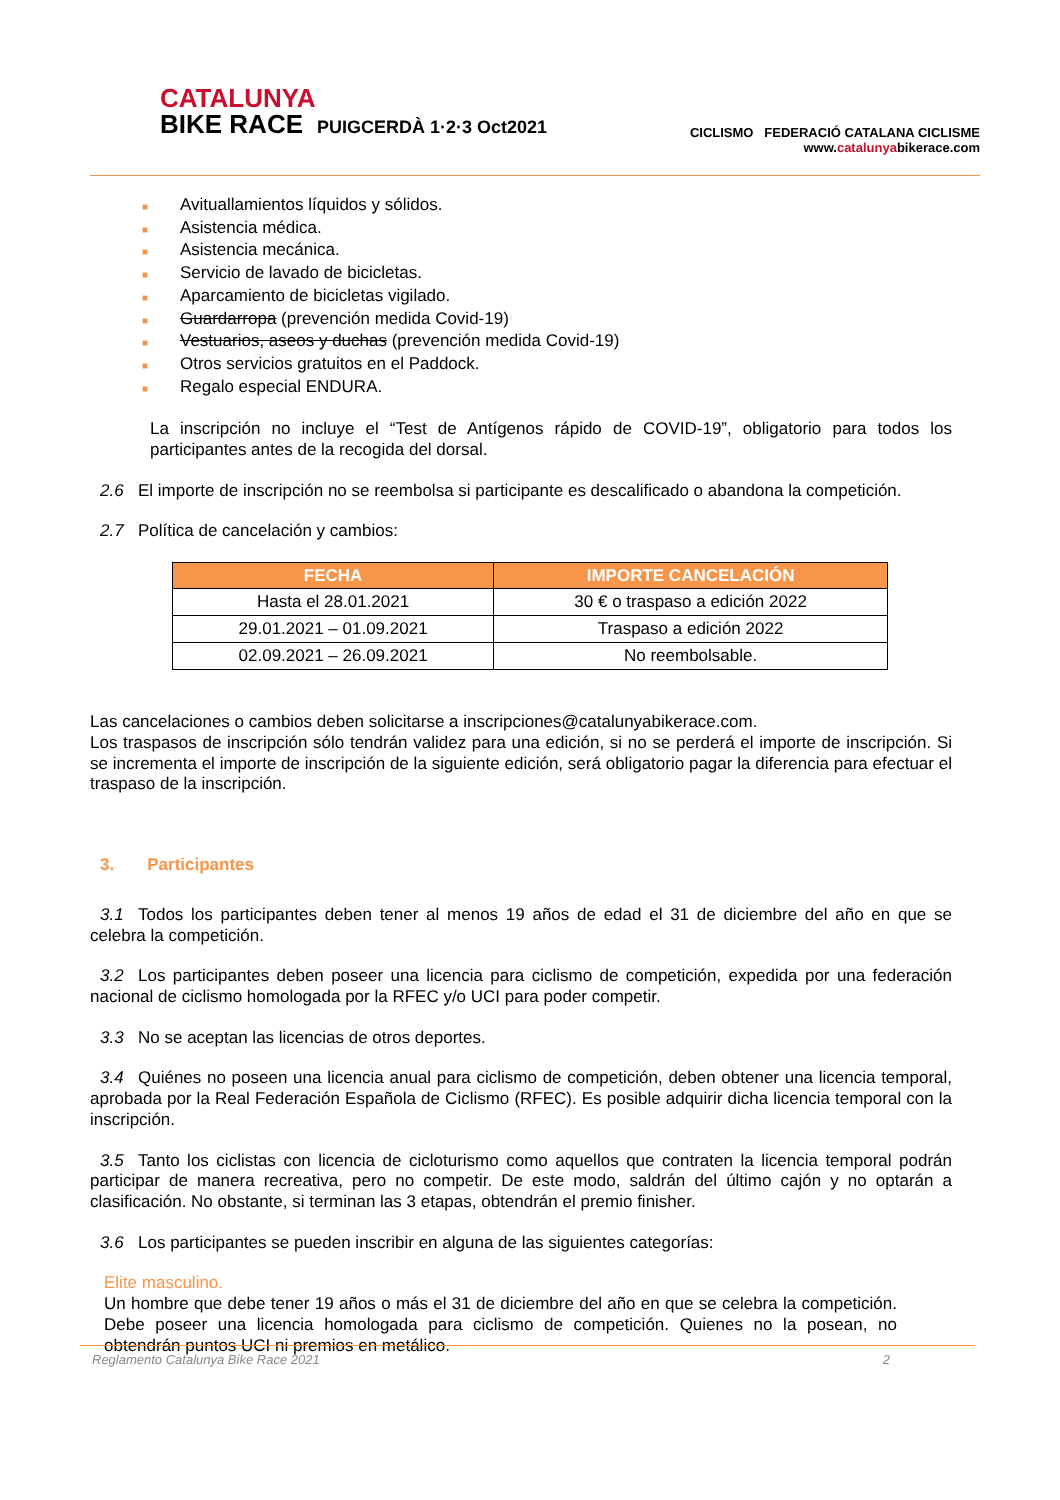CATALUNYA
BIKE RACE PUIGCERDÀ 1·2·3 Oct2021
CICLISMO FEDERACIÓ CATALANA CICLISME
www.catalunyabikerace.com
■ Avituallamientos líquidos y sólidos.
■ Asistencia médica.
■ Asistencia mecánica.
■ Servicio de lavado de bicicletas.
■ Aparcamiento de bicicletas vigilado.
■ Guardarropa (prevención medida Covid-19)
■ Vestuarios, aseos y duchas (prevención medida Covid-19)
■ Otros servicios gratuitos en el Paddock.
■ Regalo especial ENDURA.
La inscripción no incluye el “Test de Antígenos rápido de COVID-19”, obligatorio para todos los participantes antes de la recogida del dorsal.
2.6 El importe de inscripción no se reembolsa si participante es descalificado o abandona la competición.
2.7 Política de cancelación y cambios:
| FECHA | IMPORTE CANCELACIÓN |
| --- | --- |
| Hasta el 28.01.2021 | 30 € o traspaso a edición 2022 |
| 29.01.2021 – 01.09.2021 | Traspaso a edición 2022 |
| 02.09.2021 – 26.09.2021 | No reembolsable. |
Las cancelaciones o cambios deben solicitarse a inscripciones@catalunyabikerace.com.
Los traspasos de inscripción sólo tendrán validez para una edición, si no se perderá el importe de inscripción. Si se incrementa el importe de inscripción de la siguiente edición, será obligatorio pagar la diferencia para efectuar el traspaso de la inscripción.
3. Participantes
3.1 Todos los participantes deben tener al menos 19 años de edad el 31 de diciembre del año en que se celebra la competición.
3.2 Los participantes deben poseer una licencia para ciclismo de competición, expedida por una federación nacional de ciclismo homologada por la RFEC y/o UCI para poder competir.
3.3 No se aceptan las licencias de otros deportes.
3.4 Quiénes no poseen una licencia anual para ciclismo de competición, deben obtener una licencia temporal, aprobada por la Real Federación Española de Ciclismo (RFEC). Es posible adquirir dicha licencia temporal con la inscripción.
3.5 Tanto los ciclistas con licencia de cicloturismo como aquellos que contraten la licencia temporal podrán participar de manera recreativa, pero no competir. De este modo, saldrán del último cajón y no optarán a clasificación. No obstante, si terminan las 3 etapas, obtendrán el premio finisher.
3.6 Los participantes se pueden inscribir en alguna de las siguientes categorías:
Elite masculino.
Un hombre que debe tener 19 años o más el 31 de diciembre del año en que se celebra la competición. Debe poseer una licencia homologada para ciclismo de competición. Quienes no la posean, no obtendrán puntos UCI ni premios en metálico.
Reglamento Catalunya Bike Race 2021 2